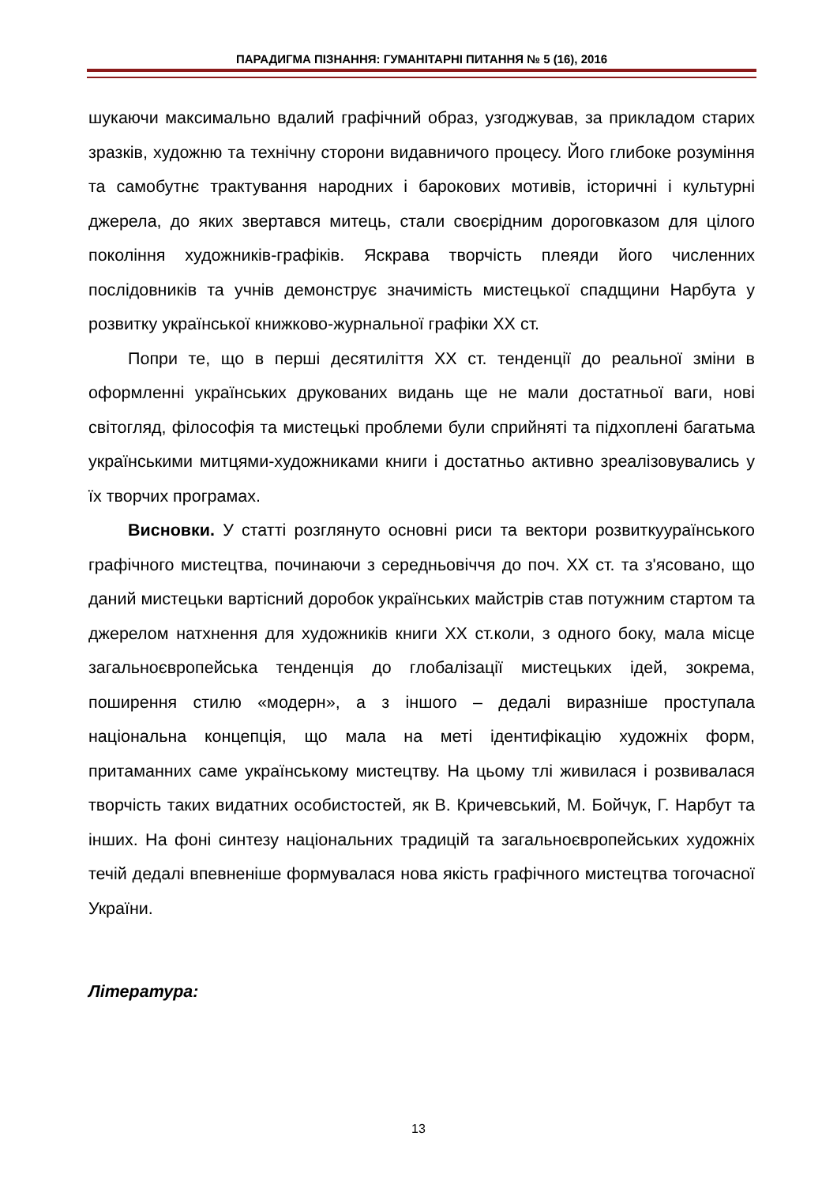ПАРАДИГМА ПІЗНАННЯ: ГУМАНІТАРНІ ПИТАННЯ № 5 (16), 2016
шукаючи максимально вдалий графічний образ, узгоджував, за прикладом старих зразків, художню та технічну сторони видавничого процесу. Його глибоке розуміння та самобутнє трактування народних і барокових мотивів, історичні і культурні джерела, до яких звертався митець, стали своєрідним дороговказом для цілого покоління художників-графіків. Яскрава творчість плеяди його численних послідовників та учнів демонструє значимість мистецької спадщини Нарбута у розвитку української книжково-журнальної графіки ХХ ст.
Попри те, що в перші десятиліття ХХ ст. тенденції до реальної зміни в оформленні українських друкованих видань ще не мали достатньої ваги, нові світогляд, філософія та мистецькі проблеми були сприйняті та підхоплені багатьма українськими митцями-художниками книги і достатньо активно зреалізовувались у їх творчих програмах.
Висновки. У статті розглянуто основні риси та вектори розвиткуураїнського графічного мистецтва, починаючи з середньовіччя до поч. ХХ ст. та з'ясовано, що даний мистецьки вартісний доробок українських майстрів став потужним стартом та джерелом натхнення для художників книги ХХ ст.коли, з одного боку, мала місце загальноєвропейська тенденція до глобалізації мистецьких ідей, зокрема, поширення стилю «модерн», а з іншого – дедалі виразніше проступала національна концепція, що мала на меті ідентифікацію художніх форм, притаманних саме українському мистецтву. На цьому тлі живилася і розвивалася творчість таких видатних особистостей, як В. Кричевський, М. Бойчук, Г. Нарбут та інших. На фоні синтезу національних традицій та загальноєвропейських художніх течій дедалі впевненіше формувалася нова якість графічного мистецтва тогочасної України.
Література:
13